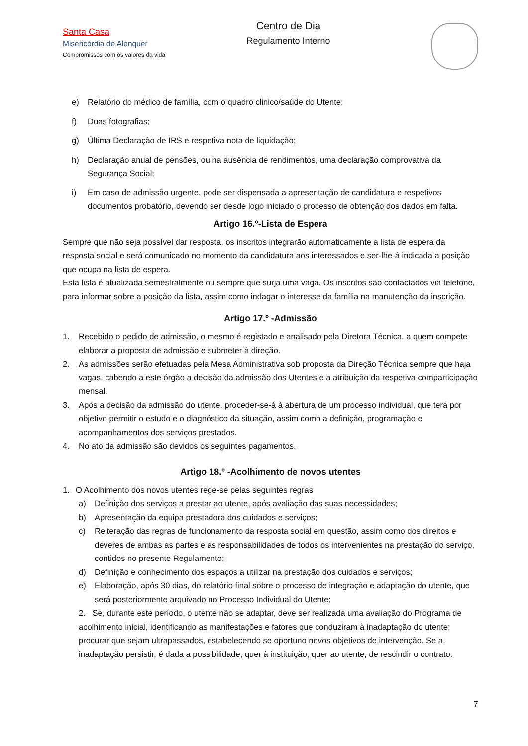Santa Casa
Misericórdia de Alenquer
Compromissos com os valores da vida
Centro de Dia
Regulamento Interno
e) Relatório do médico de família, com o quadro clinico/saúde do Utente;
f) Duas fotografias;
g) Última Declaração de IRS e respetiva nota de liquidação;
h) Declaração anual de pensões, ou na ausência de rendimentos, uma declaração comprovativa da Segurança Social;
i) Em caso de admissão urgente, pode ser dispensada a apresentação de candidatura e respetivos documentos probatório, devendo ser desde logo iniciado o processo de obtenção dos dados em falta.
Artigo 16.º-Lista de Espera
Sempre que não seja possível dar resposta, os inscritos integrarão automaticamente a lista de espera da resposta social e será comunicado no momento da candidatura aos interessados e ser-lhe-á indicada a posição que ocupa na lista de espera.
Esta lista é atualizada semestralmente ou sempre que surja uma vaga. Os inscritos são contactados via telefone, para informar sobre a posição da lista, assim como indagar o interesse da família na manutenção da inscrição.
Artigo 17.º -Admissão
1. Recebido o pedido de admissão, o mesmo é registado e analisado pela Diretora Técnica, a quem compete elaborar a proposta de admissão e submeter à direção.
2. As admissões serão efetuadas pela Mesa Administrativa sob proposta da Direção Técnica sempre que haja vagas, cabendo a este órgão a decisão da admissão dos Utentes e a atribuição da respetiva comparticipação mensal.
3. Após a decisão da admissão do utente, proceder-se-á à abertura de um processo individual, que terá por objetivo permitir o estudo e o diagnóstico da situação, assim como a definição, programação e acompanhamentos dos serviços prestados.
4. No ato da admissão são devidos os seguintes pagamentos.
Artigo 18.º -Acolhimento de novos utentes
1. O Acolhimento dos novos utentes rege-se pelas seguintes regras
a) Definição dos serviços a prestar ao utente, após avaliação das suas necessidades;
b) Apresentação da equipa prestadora dos cuidados e serviços;
c) Reiteração das regras de funcionamento da resposta social em questão, assim como dos direitos e deveres de ambas as partes e as responsabilidades de todos os intervenientes na prestação do serviço, contidos no presente Regulamento;
d) Definição e conhecimento dos espaços a utilizar na prestação dos cuidados e serviços;
e) Elaboração, após 30 dias, do relatório final sobre o processo de integração e adaptação do utente, que será posteriormente arquivado no Processo Individual do Utente;
2. Se, durante este período, o utente não se adaptar, deve ser realizada uma avaliação do Programa de acolhimento inicial, identificando as manifestações e fatores que conduziram à inadaptação do utente; procurar que sejam ultrapassados, estabelecendo se oportuno novos objetivos de intervenção. Se a inadaptação persistir, é dada a possibilidade, quer à instituição, quer ao utente, de rescindir o contrato.
7